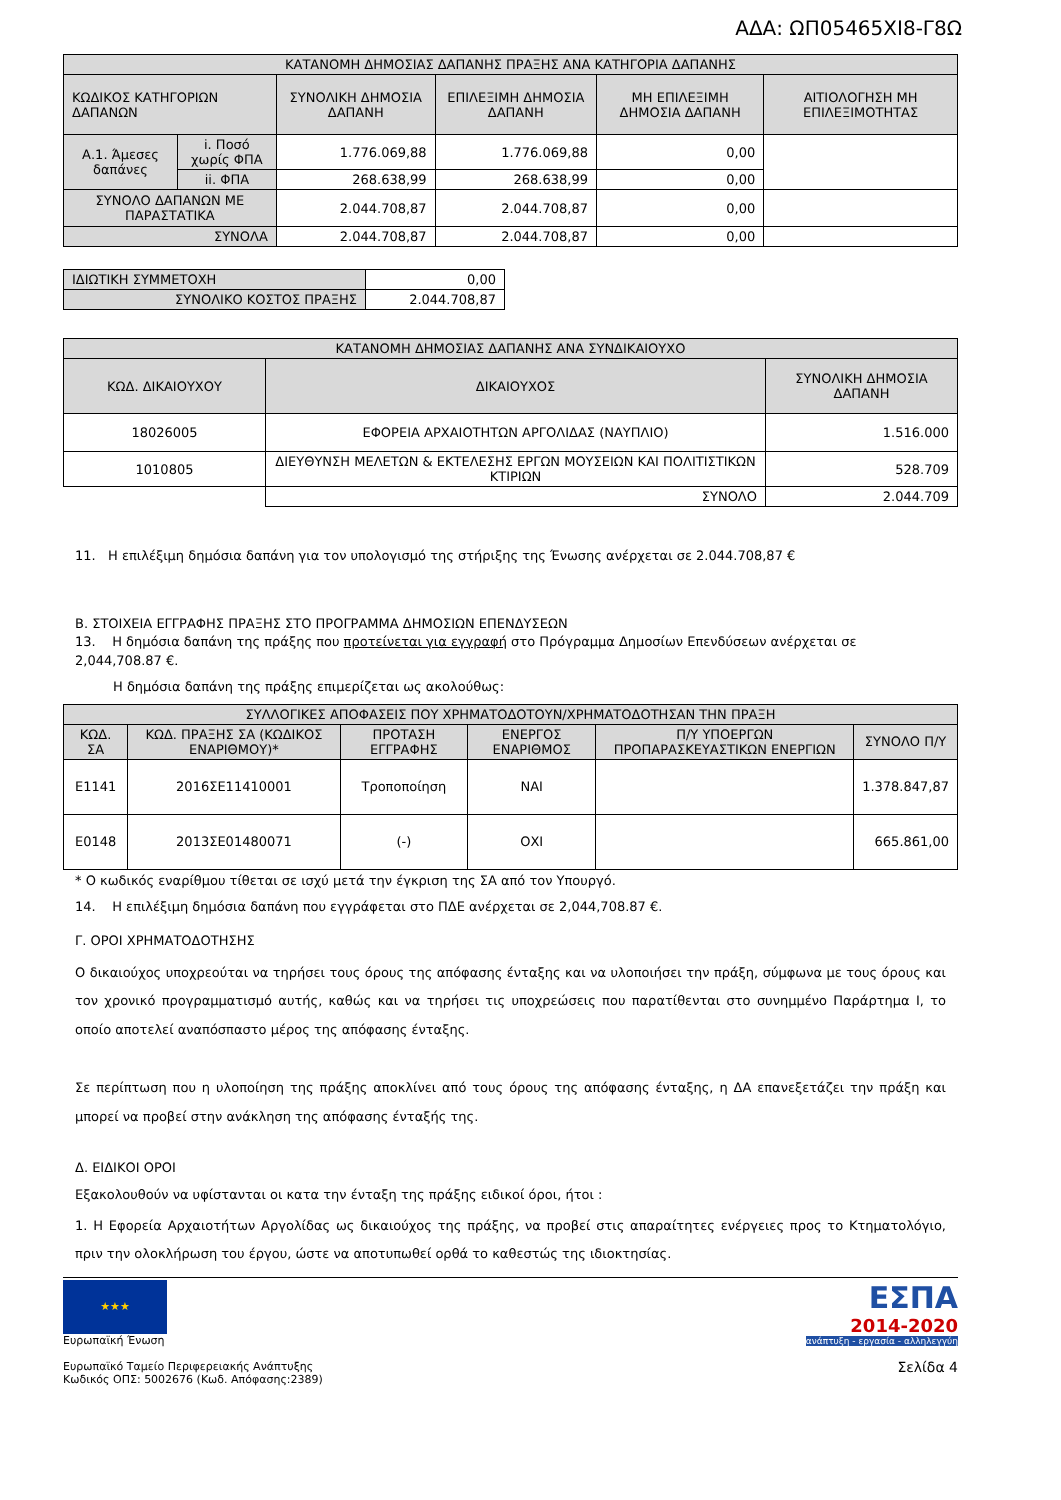ΑΔΑ: ΩΠ05465ΧΙ8-Γ8Ω
| ΚΑΤΑΝΟΜΗ ΔΗΜΟΣΙΑΣ ΔΑΠΑΝΗΣ ΠΡΑΞΗΣ ΑΝΑ ΚΑΤΗΓΟΡΙΑ ΔΑΠΑΝΗΣ | | | | | |
| --- | --- | --- | --- | --- | --- |
| ΚΩΔΙΚΟΣ ΚΑΤΗΓΟΡΙΩΝ ΔΑΠΑΝΩΝ | | ΣΥΝΟΛΙΚΗ ΔΗΜΟΣΙΑ ΔΑΠΑΝΗ | ΕΠΙΛΕΞΙΜΗ ΔΗΜΟΣΙΑ ΔΑΠΑΝΗ | ΜΗ ΕΠΙΛΕΞΙΜΗ ΔΗΜΟΣΙΑ ΔΑΠΑΝΗ | ΑΙΤΙΟΛΟΓΗΣΗ ΜΗ ΕΠΙΛΕΞΙΜΟΤΗΤΑΣ |
| Α.1. Άμεσες δαπάνες | i. Ποσό χωρίς ΦΠΑ | 1.776.069,88 | 1.776.069,88 | 0,00 | |
| | ii. ΦΠΑ | 268.638,99 | 268.638,99 | 0,00 | |
| ΣΥΝΟΛΟ ΔΑΠΑΝΩΝ ΜΕ ΠΑΡΑΣΤΑΤΙΚΑ | | 2.044.708,87 | 2.044.708,87 | 0,00 | |
| ΣΥΝΟΛΑ | | 2.044.708,87 | 2.044.708,87 | 0,00 | |
| ΙΔΙΩΤΙΚΗ ΣΥΜΜΕΤΟΧΗ | 0,00 |
| ΣΥΝΟΛΙΚΟ ΚΟΣΤΟΣ ΠΡΑΞΗΣ | 2.044.708,87 |
| ΚΑΤΑΝΟΜΗ ΔΗΜΟΣΙΑΣ ΔΑΠΑΝΗΣ ΑΝΑ ΣΥΝΔΙΚΑΙΟΥΧΟ | | |
| --- | --- | --- |
| ΚΩΔ. ΔΙΚΑΙΟΥΧΟΥ | ΔΙΚΑΙΟΥΧΟΣ | ΣΥΝΟΛΙΚΗ ΔΗΜΟΣΙΑ ΔΑΠΑΝΗ |
| 18026005 | ΕΦΟΡΕΙΑ ΑΡΧΑΙΟΤΗΤΩΝ ΑΡΓΟΛΙΔΑΣ (ΝΑΥΠΛΙΟ) | 1.516.000 |
| 1010805 | ΔΙΕΥΘΥΝΣΗ ΜΕΛΕΤΩΝ & ΕΚΤΕΛΕΣΗΣ ΕΡΓΩΝ ΜΟΥΣΕΙΩΝ ΚΑΙ ΠΟΛΙΤΙΣΤΙΚΩΝ ΚΤΙΡΙΩΝ | 528.709 |
| | ΣΥΝΟΛΟ | 2.044.709 |
11. Η επιλέξιμη δημόσια δαπάνη για τον υπολογισμό της στήριξης της Ένωσης ανέρχεται σε 2.044.708,87 €
Β. ΣΤΟΙΧΕΙΑ ΕΓΓΡΑΦΗΣ ΠΡΑΞΗΣ ΣΤΟ ΠΡΟΓΡΑΜΜΑ ΔΗΜΟΣΙΩΝ ΕΠΕΝΔΥΣΕΩΝ
13. Η δημόσια δαπάνη της πράξης που προτείνεται για εγγραφή στο Πρόγραμμα Δημοσίων Επενδύσεων ανέρχεται σε 2,044,708.87 €.
Η δημόσια δαπάνη της πράξης επιμερίζεται ως ακολούθως:
| ΣΥΛΛΟΓΙΚΕΣ ΑΠΟΦΑΣΕΙΣ ΠΟΥ ΧΡΗΜΑΤΟΔΟΤΟΥΝ/ΧΡΗΜΑΤΟΔΟΤΗΣΑΝ ΤΗΝ ΠΡΑΞΗ | | | | | |
| --- | --- | --- | --- | --- | --- |
| ΚΩΔ. ΣΑ | ΚΩΔ. ΠΡΑΞΗΣ ΣΑ (ΚΩΔΙΚΟΣ ΕΝΑΡΙΘΜΟΥ)* | ΠΡΟΤΑΣΗ ΕΓΓΡΑΦΗΣ | ΕΝΕΡΓΟΣ ΕΝΑΡΙΘΜΟΣ | Π/Υ ΥΠΟΕΡΓΩΝ ΠΡΟΠΑΡΑΣΚΕΥΑΣΤΙΚΩΝ ΕΝΕΡΓΙΩΝ | ΣΥΝΟΛΟ Π/Υ |
| Ε1141 | 2016ΣΕ11410001 | Τροποποίηση | ΝΑΙ | | 1.378.847,87 |
| Ε0148 | 2013ΣΕ01480071 | (-) | ΟΧΙ | | 665.861,00 |
* Ο κωδικός εναρίθμου τίθεται σε ισχύ μετά την έγκριση της ΣΑ από τον Υπουργό.
14. Η επιλέξιμη δημόσια δαπάνη που εγγράφεται στο ΠΔΕ ανέρχεται σε 2,044,708.87 €.
Γ. ΟΡΟΙ ΧΡΗΜΑΤΟΔΟΤΗΣΗΣ
Ο δικαιούχος υποχρεούται να τηρήσει τους όρους της απόφασης ένταξης και να υλοποιήσει την πράξη, σύμφωνα με τους όρους και τον χρονικό προγραμματισμό αυτής, καθώς και να τηρήσει τις υποχρεώσεις που παρατίθενται στο συνημμένο Παράρτημα Ι, το οποίο αποτελεί αναπόσπαστο μέρος της απόφασης ένταξης.
Σε περίπτωση που η υλοποίηση της πράξης αποκλίνει από τους όρους της απόφασης ένταξης, η ΔΑ επανεξετάζει την πράξη και μπορεί να προβεί στην ανάκληση της απόφασης ένταξής της.
Δ. ΕΙΔΙΚΟΙ ΟΡΟΙ
Εξακολουθούν να υφίστανται οι κατα την ένταξη της πράξης ειδικοί όροι, ήτοι :
1. Η Εφορεία Αρχαιοτήτων Αργολίδας ως δικαιούχος της πράξης, να προβεί στις απαραίτητες ενέργειες προς το Κτηματολόγιο, πριν την ολοκλήρωση του έργου, ώστε να αποτυπωθεί ορθά το καθεστώς της ιδιοκτησίας.
★★★
Ευρωπαϊκή Ένωση
Ευρωπαϊκό Ταμείο Περιφερειακής Ανάπτυξης
Κωδικός ΟΠΣ: 5002676 (Κωδ. Απόφασης:2389)
ΕΣΠΑ
2014-2020
ανάπτυξη - εργασία - αλληλεγγύη
Σελίδα 4